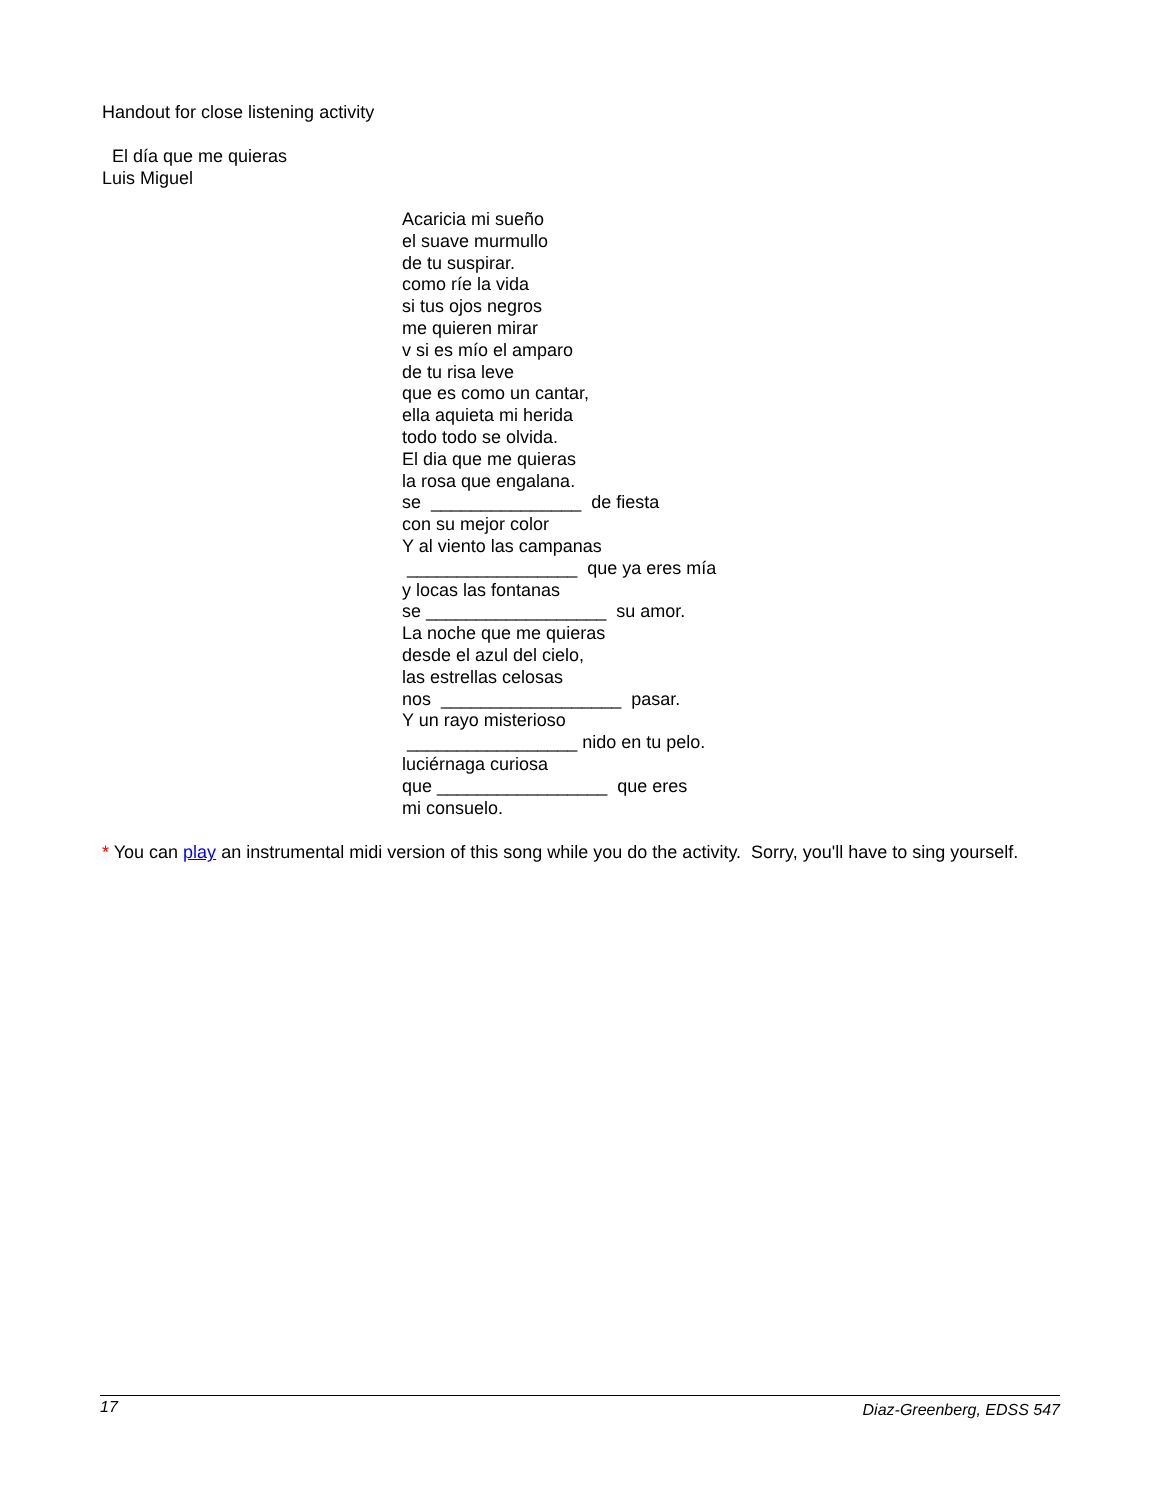Handout for close listening activity
El día que me quieras
Luis Miguel
Acaricia mi sueño el suave murmullo de tu suspirar. como ríe la vida si tus ojos negros me quieren mirar v si es mío el amparo de tu risa leve que es como un cantar, ella aquieta mi herida todo todo se olvida. El dia que me quieras la rosa que engalana. se _______________ de fiesta con su mejor color Y al viento las campanas _________________ que ya eres mía y locas las fontanas se __________________ su amor. La noche que me quieras desde el azul del cielo, las estrellas celosas nos __________________ pasar. Y un rayo misterioso _________________ nido en tu pelo. luciérnaga curiosa que _________________ que eres mi consuelo.
* You can play an instrumental midi version of this song while you do the activity. Sorry, you'll have to sing yourself.
17 Diaz-Greenberg, EDSS 547